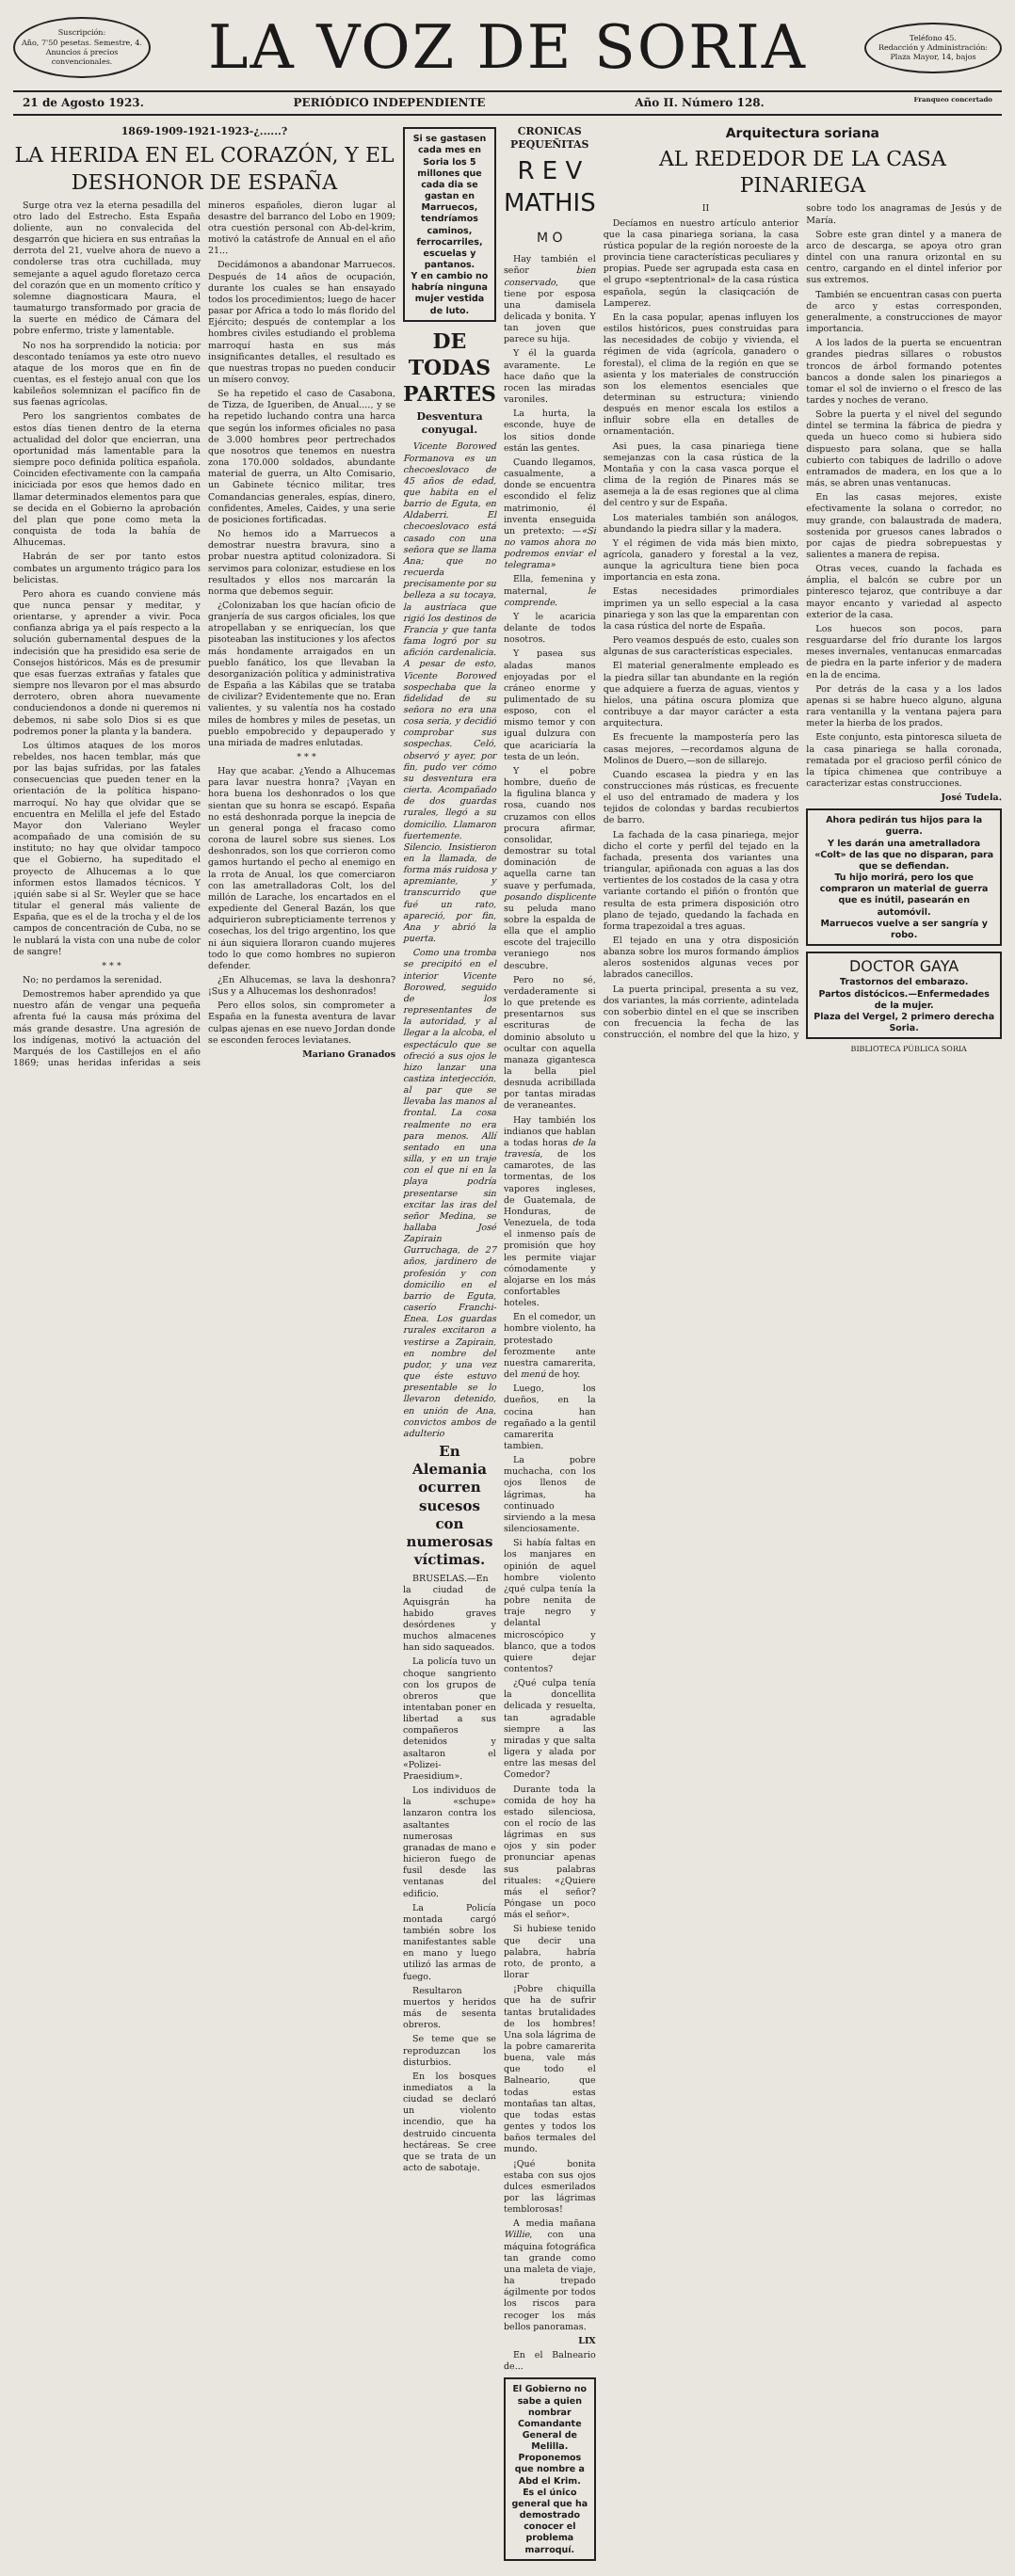Suscripción:
Año, 7'50 pesetas. Semestre, 4.
Anuncios á precios convencionales.
LA VOZ DE SORIA
Teléfono 45.
Redacción y Administración:
Plaza Mayor, 14, bajos
21 de Agosto 1923. PERIÓDICO INDEPENDIENTE Año II. Número 128. Franqueo concertado
1869-1909-1921-1923-¿......?
LA HERIDA EN EL CORAZÓN, Y EL DESHONOR DE ESPAÑA
Surge otra vez la eterna pesadilla del otro lado del Estrecho. Esta España doliente, aun no convalecida del desgarrón que hiciera en sus entrañas la derrota del 21, vuelve ahora de nuevo a condolerse tras otra cuchillada, muy semejante a aquel agudo floretazo cerca del corazón que en un momento crítico y solemne diagnosticara Maura, el taumaturgo transformado por gracia de la suerte en médico de Cámara del pobre enfermo, triste y lamentable.
No nos ha sorprendido la noticia: por descontado teníamos ya este otro nuevo ataque de los moros que en fin de cuentas, es el festejo anual con que los kabileños solemnizan el pacífico fin de sus faenas agrícolas.
Pero los sangrientos combates de estos días tienen dentro de la eterna actualidad del dolor que encierran, una oportunidad más lamentable para la siempre poco definida política española. Coinciden efectivamente con la campaña iniciciada por esos que hemos dado en llamar determinados elementos para que se decida en el Gobierno la aprobación del plan que pone como meta la conquista de toda la bahía de Alhucemas.
Habrán de ser por tanto estos combates un argumento trágico para los belicistas.
Pero ahora es cuando conviene más que nunca pensar y meditar, y orientarse, y aprender a vivir. Poca confianza abriga ya el país respecto a la solución gubernamental despues de la indecisión que ha presidido esa serie de Consejos históricos. Más es de presumir que esas fuerzas extrañas y fatales que siempre nos llevaron por el mas absurdo derrotero, obren ahora nuevamente conduciendonos a donde ni queremos ni debemos, ni sabe solo Dios si es que podremos poner la planta y la bandera.
Los últimos ataques de los moros rebeldes, nos hacen temblar, más que por las bajas sufridas, por las fatales consecuencias que pueden tener en la orientación de la política hispano-marroquí. No hay que olvidar que se encuentra en Melilla el jefe del Estado Mayor don Valeriano Weyler acompañado de una comisión de su instituto; no hay que olvidar tampoco que el Gobierno, ha supeditado el proyecto de Alhucemas a lo que informen estos llamados técnicos. Y ¡quién sabe si al Sr. Weyler que se hace titular el general más valiente de España, que es el de la trocha y el de los campos de concentración de Cuba, no se le nublará la vista con una nube de color de sangre!
* * *
No; no perdamos la serenidad.
Demostremos haber aprendido ya que nuestro afán de vengar una pequeña afrenta fué la causa más próxima del más grande desastre. Una agresión de los indígenas, motivó la actuación del Marqués de los Castillejos en el año 1869; unas heridas inferidas a seis mineros españoles, dieron lugar al desastre del barranco del Lobo en 1909; otra cuestión personal con Ab-del-krim, motivó la catástrofe de Annual en el año 21...
Decidámonos a abandonar Marruecos. Después de 14 años de ocupación, durante los cuales se han ensayado todos los procedimientos; luego de hacer pasar por Africa a todo lo más florido del Ejército; después de contemplar a los hombres civiles estudiando el problema marroquí hasta en sus más insignificantes detalles, el resultado es que nuestras tropas no pueden conducir un mísero convoy.
Se ha repetido el caso de Casabona, de Tizza, de Igueriben, de Anual...., y se ha repetido luchando contra una harca que según los informes oficiales no pasa de 3.000 hombres peor pertrechados que nosotros que tenemos en nuestra zona 170.000 soldados, abundante material de guerra, un Alto Comisario, un Gabinete técnico militar, tres Comandancias generales, espías, dinero, confidentes, Ameles, Caides, y una serie de posiciones fortificadas.
No hemos ido a Marruecos a demostrar nuestra bravura, sino a probar nuestra aptitud colonizadora. Si servimos para colonizar, estudiese en los resultados y ellos nos marcarán la norma que debemos seguir.
¿Colonizaban los que hacían oficio de granjería de sus cargos oficiales, los que atropellaban y se enriquecían, los que pisoteaban las instituciones y los afectos más hondamente arraigados en un pueblo fanático, los que llevaban la desorganización política y administrativa de España a las Kábilas que se trataba de civilizar? Evidentemente que no. Eran valientes, y su valentía nos ha costado miles de hombres y miles de pesetas, un pueblo empobrecido y depauperado y una miriada de madres enlutadas.
* * *
Hay que acabar. ¿Yendo a Alhucemas para lavar nuestra honra? ¡Vayan en hora buena los deshonrados o los que sientan que su honra se escapó. España no está deshonrada porque la inepcia de un general ponga el fracaso como corona de laurel sobre sus sienes. Los deshonrados, son los que corrieron como gamos hurtando el pecho al enemigo en la rrota de Anual, los que comerciaron con las ametralladoras Colt, los del millón de Larache, los encartados en el expediente del General Bazán, los que adquirieron subrepticiamente terrenos y cosechas, los del trigo argentino, los que ni áun siquiera lloraron cuando mujeres todo lo que como hombres no supieron defender.
¿En Alhucemas, se lava la deshonra? ¡Sus y a Alhucemas los deshonrados!
Pero ellos solos, sin comprometer a España en la funesta aventura de lavar culpas ajenas en ese nuevo Jordan donde se esconden feroces leviatanes.
Mariano Granados
Si se gastasen cada mes en Soria los 5 millones que cada dia se gastan en Marruecos, tendríamos caminos, ferrocarriles, escuelas y pantanos.
Y en cambio no habría ninguna mujer vestida de luto.
DE TODAS PARTES
Desventura conyugal.
Vicente Borowed Formanova es un checoeslovaco de 45 años de edad, que habita en el barrio de Eguta, en Aldaberri. El checoeslovaco está casado con una señora que se llama Ana; que no recuerda precisamente por su belleza a su tocaya, la austríaca que rigió los destinos de Francia y que tanta fama logró por su afición cardenalicia. A pesar de esto, Vicente Borowed sospechaba que la fidelidad de su señora no era una cosa seria, y decidió comprobar sus sospechas. Celó, observó y ayer, por fin, pudo ver cómo su desventura era cierta. Acompañado de dos guardas rurales, llegó a su domicilio. Llamaron fuertemente. Silencio. Insistieron en la llamada, de forma más ruidosa y apremiante, y transcurrido que fué un rato, apareció, por fin, Ana y abrió la puerta.
Como una tromba se precipitó en el interior Vicente Borowed, seguido de los representantes de la autoridad, y al llegar a la alcoba, el espectáculo que se ofreció a sus ojos le hizo lanzar una castiza interjección, al par que se llevaba las manos al frontal. La cosa realmente no era para menos. Allí sentado en una silla, y en un traje con el que ni en la playa podría presentarse sin excitar las iras del señor Medina, se hallaba José Zapirain Gurruchaga, de 27 años, jardinero de profesión y con domicilio en el barrio de Eguta, caserío Franchi-Enea. Los guardas rurales excitaron a vestirse a Zapirain, en nombre del pudor, y una vez que éste estuvo presentable se lo llevaron detenido, en unión de Ana, convictos ambos de adulterio
En Alemania ocurren sucesos con numerosas víctimas.
BRUSELAS.—En la ciudad de Aquisgrán ha habido graves desórdenes y muchos almacenes han sido saqueados.
La policía tuvo un choque sangriento con los grupos de obreros que intentaban poner en libertad a sus compañeros detenidos y asaltaron el «Polizei-Praesidium».
Los individuos de la «schupe» lanzaron contra los asaltantes numerosas granadas de mano e hicieron fuego de fusil desde las ventanas del edificio.
La Policía montada cargó también sobre los manifestantes sable en mano y luego utilizó las armas de fuego.
Resultaron muertos y heridos más de sesenta obreros.
Se teme que se reproduzcan los disturbios.
En los bosques inmediatos a la ciudad se declaró un violento incendio, que ha destruido cincuenta hectáreas. Se cree que se trata de un acto de sabotaje.
CRONICAS PEQUEÑITAS
R E V
MATHIS
M O
Hay también el señor bien conservado, que tiene por esposa una damisela delicada y bonita. Y tan joven que parece su hija.
Y él la guarda avaramente. Le hace daño que la rocen las miradas varoniles.
La hurta, la esconde, huye de los sitios donde están las gentes.
Cuando llegamos, casualmente, a donde se encuentra escondido el feliz matrimonio, él inventa enseguida un pretexto: —«Si no vamos ahora no podremos enviar el telegrama»
Ella, femenina y maternal, le comprende.
Y le acaricia delante de todos nosotros.
Y pasea sus aladas manos enjoyadas por el cráneo enorme y pulimentado de su esposo, con el mismo temor y con igual dulzura con que acariciaría la testa de un león.
Y el pobre hombre, dueño de la figulina blanca y rosa, cuando nos cruzamos con ellos procura afirmar, consolidar, demostrar su total dominación de aquella carne tan suave y perfumada, posando displicente su peluda mano sobre la espalda de ella que el amplio escote del trajecillo veraniego nos descubre.
Pero no sé, verdaderamente si lo que pretende es presentarnos sus escrituras de dominio absoluto u ocultar con aquella manaza gigantesca la bella piel desnuda acribillada por tantas miradas de veraneantes.
Hay también los indianos que hablan a todas horas de la travesía, de los camarotes, de las tormentas, de los vapores ingleses, de Guatemala, de Honduras, de Venezuela, de toda el inmenso país de promisión que hoy les permite viajar cómodamente y alojarse en los más confortables hoteles.
En el comedor, un hombre violento, ha protestado ferozmente ante nuestra camarerita, del menú de hoy.
Luego, los dueños, en la cocina han regañado a la gentil camarerita tambien.
La pobre muchacha, con los ojos llenos de lágrimas, ha continuado sirviendo a la mesa silenciosamente.
Si había faltas en los manjares en opinión de aquel hombre violento ¿qué culpa tenía la pobre nenita de traje negro y delantal microscópico y blanco, que a todos quiere dejar contentos?
¿Qué culpa tenía la doncellita delicada y resuelta, tan agradable siempre a las miradas y que salta ligera y alada por entre las mesas del Comedor?
Durante toda la comida de hoy ha estado silenciosa, con el rocío de las lágrimas en sus ojos y sin poder pronunciar apenas sus palabras rituales: «¿Quiere más el señor? Póngase un poco más el señor».
Si hubiese tenido que decir una palabra, habría roto, de pronto, a llorar
¡Pobre chiquilla que ha de sufrir tantas brutalidades de los hombres! Una sola lágrima de la pobre camarerita buena, vale más que todo el Balneario, que todas estas montañas tan altas, que todas estas gentes y todos los baños termales del mundo.
¡Qué bonita estaba con sus ojos dulces esmerilados por las lágrimas temblorosas!
A media mañana Willie, con una máquina fotográfica tan grande como una maleta de viaje, ha trepado ágilmente por todos los riscos para recoger los más bellos panoramas.
LIX
En el Balneario de...
El Gobierno no sabe a quien nombrar Comandante General de Melilla.
Proponemos que nombre a Abd el Krim.
Es el único general que ha demostrado conocer el problema marroquí.
Arquitectura soriana
AL REDEDOR DE LA CASA PINARIEGA
II
Decíamos en nuestro artículo anterior que la casa pinariega soriana, la casa rústica popular de la región noroeste de la provincia tiene características peculiares y propias. Puede ser agrupada esta casa en el grupo «septentrional» de la casa rústica española, según la clasiqcación de Lamperez.
En la casa popular, apenas influyen los estilos históricos, pues construidas para las necesidades de cobijo y vivienda, el régimen de vida (agrícola, ganadero o forestal), el clima de la región en que se asienta y los materiales de construcción son los elementos esenciales que determinan su estructura; viniendo después en menor escala los estilos a influir sobre ella en detalles de ornamentación.
Asi pues, la casa pinariega tiene semejanzas con la casa rústica de la Montaña y con la casa vasca porque el clima de la región de Pinares más se asemeja a la de esas regiones que al clima del centro y sur de España.
Los materiales también son análogos, abundando la piedra sillar y la madera.
Y el régimen de vida más bien mixto, agrícola, ganadero y forestal a la vez, aunque la agricultura tiene bien poca importancia en esta zona.
Estas necesidades primordiales imprimen ya un sello especial a la casa pinariega y son las que la emparentan con la casa rústica del norte de España.
Pero veamos después de esto, cuales son algunas de sus características especiales.
El material generalmente empleado es la piedra sillar tan abundante en la región que adquiere a fuerza de aguas, vientos y hielos, una pátina oscura plomiza que contribuye a dar mayor carácter a esta arquitectura.
Es frecuente la mampostería pero las casas mejores, —recordamos alguna de Molinos de Duero,—son de sillarejo.
Cuando escasea la piedra y en las construcciones más rústicas, es frecuente el uso del entramado de madera y los tejidos de colondas y bardas recubiertos de barro.
La fachada de la casa pinariega, mejor dicho el corte y perfil del tejado en la fachada, presenta dos variantes una triangular, apiñonada con aguas a las dos vertientes de los costados de la casa y otra variante cortando el piñón o frontón que resulta de esta primera disposición otro plano de tejado, quedando la fachada en forma trapezoidal a tres aguas.
El tejado en una y otra disposición abanza sobre los muros formando ámplios aleros sostenidos algunas veces por labrados canecillos.
La puerta principal, presenta a su vez, dos variantes, la más corriente, adintelada con soberbio dintel en el que se inscriben con frecuencia la fecha de las construcción, el nombre del que la hizo, y sobre todo los anagramas de Jesús y de María.
Sobre este gran dintel y a manera de arco de descarga, se apoya otro gran dintel con una ranura orizontal en su centro, cargando en el dintel inferior por sus extremos.
También se encuentran casas con puerta de arco y estas corresponden, generalmente, a construcciones de mayor importancia.
A los lados de la puerta se encuentran grandes piedras sillares o robustos troncos de árbol formando potentes bancos a donde salen los pinariegos a tomar el sol de invierno o el fresco de las tardes y noches de verano.
Sobre la puerta y el nivel del segundo dintel se termina la fábrica de piedra y queda un hueco como si hubiera sido dispuesto para solana, que se halla cubierto con tabiques de ladrillo o adove entramados de madera, en los que a lo más, se abren unas ventanucas.
En las casas mejores, existe efectivamente la solana o corredor, no muy grande, con balaustrada de madera, sostenida por gruesos canes labrados o por cajas de piedra sobrepuestas y salientes a manera de repisa.
Otras veces, cuando la fachada es ámplia, el balcón se cubre por un pinteresco tejaroz, que contribuye a dar mayor encanto y variedad al aspecto exterior de la casa.
Los huecos son pocos, para resguardarse del frío durante los largos meses invernales, ventanucas enmarcadas de piedra en la parte inferior y de madera en la de encima.
Por detrás de la casa y a los lados apenas si se habre hueco alguno, alguna rara ventanilla y la ventana pajera para meter la hierba de los prados.
Este conjunto, esta pintoresca silueta de la casa pinariega se halla coronada, rematada por el gracioso perfil cónico de la típica chimenea que contribuye a caracterizar estas construcciones.
José Tudela.
Ahora pedirán tus hijos para la guerra.
Y les darán una ametralladora «Colt» de las que no disparan, para que se defiendan.
Tu hijo morirá, pero los que compraron un material de guerra que es inútil, pasearán en automóvil.
Marruecos vuelve a ser sangría y robo.
DOCTOR GAYA
Trastornos del embarazo.
Partos distócicos.—Enfermedades de la mujer.
Plaza del Vergel, 2 primero derecha
Soria.
BIBLIOTECA PÚBLICA SORIA